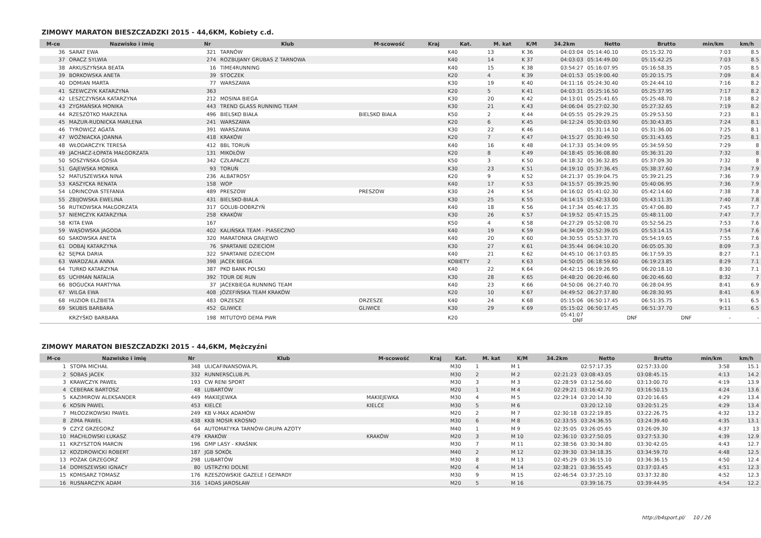ZIMOWY MARATON BIESZCZADZKI 2015 - 44,6KM, Kobiety c.d.
| M-ce | Nazwisko i imię | Nr | Klub | M-scowość | Kraj | Kat. | M. kat | K/M | 34.2km | Netto | Brutto | min/km | km/h |
| --- | --- | --- | --- | --- | --- | --- | --- | --- | --- | --- | --- | --- | --- |
| 36 | SARAT EWA | 321 | TARNÓW | | | K40 | 13 | K 36 | 04:03:04 | 05:14:40.10 | 05:15:32.70 | 7:03 | 8.5 |
| 37 | ORACZ SYLWIA | 274 | ROZBUJANY GRUBAS Z TARNOWA | | | K40 | 14 | K 37 | 04:03:03 | 05:14:49.00 | 05:15:42.25 | 7:03 | 8.5 |
| 38 | ARKUSZYŃSKA BEATA | 16 | TIME4RUNNING | | | K40 | 15 | K 38 | 03:54:27 | 05:16:07.95 | 05:16:58.35 | 7:05 | 8.5 |
| 39 | BORKOWSKA ANETA | 39 | STOCZEK | | | K20 | 4 | K 39 | 04:01:53 | 05:19:00.40 | 05:20:15.75 | 7:09 | 8.4 |
| 40 | DOMIAN MARTA | 77 | WARSZAWA | | | K30 | 19 | K 40 | 04:11:16 | 05:24:30.40 | 05:24:44.10 | 7:16 | 8.2 |
| 41 | SZEWCZYK KATARZYNA | 363 | | | | K20 | 5 | K 41 | 04:03:31 | 05:25:16.50 | 05:25:37.95 | 7:17 | 8.2 |
| 42 | LESZCZYŃSKA KATARZYNA | 212 | MOSINA BIEGA | | | K30 | 20 | K 42 | 04:13:01 | 05:25:41.65 | 05:25:48.70 | 7:18 | 8.2 |
| 43 | ZYGMAŃSKA MONIKA | 443 | TREND GLASS RUNNING TEAM | | | K30 | 21 | K 43 | 04:06:04 | 05:27:02.30 | 05:27:32.65 | 7:19 | 8.2 |
| 44 | RZESZÓTKO MARZENA | 496 | BIELSKO BIAŁA | BIELSKO BIAŁA | | K50 | 2 | K 44 | 04:05:55 | 05:29:29.25 | 05:29:53.50 | 7:23 | 8.1 |
| 45 | MAZUR-RUDNICKA MARLENA | 241 | WARSZAWA | | | K20 | 6 | K 45 | 04:12:24 | 05:30:03.90 | 05:30:43.85 | 7:24 | 8.1 |
| 46 | TYROWICZ AGATA | 391 | WARSZAWA | | | K30 | 22 | K 46 | | 05:31:14.10 | 05:31:36.00 | 7:25 | 8.1 |
| 47 | WOŹNIACKA JOANNA | 418 | KRAKÓW | | | K20 | 7 | K 47 | 04:15:27 | 05:30:49.50 | 05:31:43.65 | 7:25 | 8.1 |
| 48 | WŁODARCZYK TERESA | 412 | BBL TORUŃ | | | K40 | 16 | K 48 | 04:17:33 | 05:34:09.95 | 05:34:59.50 | 7:29 | 8 |
| 49 | JACHACZ-ŁOPATA MAŁGORZATA | 131 | MIKOŁÓW | | | K20 | 8 | K 49 | 04:18:45 | 05:36:08.80 | 05:36:31.20 | 7:32 | 8 |
| 50 | SOSZYŃSKA GOSIA | 342 | CZŁAPACZE | | | K50 | 3 | K 50 | 04:18:32 | 05:36:32.85 | 05:37:09.30 | 7:32 | 8 |
| 51 | GAJEWSKA MONIKA | 93 | TORUŃ | | | K30 | 23 | K 51 | 04:19:10 | 05:37:36.45 | 05:38:37.60 | 7:34 | 7.9 |
| 52 | MATUSZEWSKA NINA | 236 | ALBATROSY | | | K20 | 9 | K 52 | 04:21:37 | 05:39:04.75 | 05:39:21.25 | 7:36 | 7.9 |
| 53 | KASZYCKA RENATA | 158 | WOP | | | K40 | 17 | K 53 | 04:15:57 | 05:39:25.90 | 05:40:06.95 | 7:36 | 7.9 |
| 54 | LORINCOVA STEFANIA | 489 | PRESZOW | PRESZOW | | K30 | 24 | K 54 | 04:16:02 | 05:41:02.30 | 05:42:14.60 | 7:38 | 7.8 |
| 55 | ZBIJOWSKA EWELINA | 431 | BIELSKO-BIALA | | | K30 | 25 | K 55 | 04:14:15 | 05:42:33.00 | 05:43:11.35 | 7:40 | 7.8 |
| 56 | RUTKOWSKA MAŁGORZATA | 317 | GOLUB-DOBRZYŃ | | | K40 | 18 | K 56 | 04:17:34 | 05:46:17.35 | 05:47:06.80 | 7:45 | 7.7 |
| 57 | NIEMCZYK KATARZYNA | 258 | KRAKÓW | | | K30 | 26 | K 57 | 04:19:52 | 05:47:15.25 | 05:48:11.00 | 7:47 | 7.7 |
| 58 | KITA EWA | 167 | | | | K50 | 4 | K 58 | 04:27:29 | 05:52:08.70 | 05:52:56.25 | 7:53 | 7.6 |
| 59 | WĄSOWSKA JAGODA | 402 | KALIŃSKA TEAM - PIASECZNO | | | K40 | 19 | K 59 | 04:34:09 | 05:52:39.05 | 05:53:14.15 | 7:54 | 7.6 |
| 60 | SAKOWSKA ANETA | 320 | MARATONKA GRAJEWO | | | K40 | 20 | K 60 | 04:30:55 | 05:53:37.70 | 05:54:19.65 | 7:55 | 7.6 |
| 61 | DOBAJ KATARZYNA | 76 | SPARTANIE DZIECIOM | | | K30 | 27 | K 61 | 04:35:44 | 06:04:10.20 | 06:05:05.30 | 8:09 | 7.3 |
| 62 | SĘPKA DARIA | 322 | SPARTANIE DZIECIOM | | | K40 | 21 | K 62 | 04:45:10 | 06:17:03.85 | 06:17:59.35 | 8:27 | 7.1 |
| 63 | WARDZALA ANNA | 398 | JACEK BIEGA | | | KOBIETY | 2 | K 63 | 04:50:05 | 06:18:59.60 | 06:19:23.85 | 8:29 | 7.1 |
| 64 | TURKO KATARZYNA | 387 | PKO BANK POLSKI | | | K40 | 22 | K 64 | 04:42:15 | 06:19:26.95 | 06:20:18.10 | 8:30 | 7.1 |
| 65 | UCHMAN NATALIA | 392 | TOUR DE RUN | | | K30 | 28 | K 65 | 04:48:20 | 06:20:46.60 | 06:20:46.60 | 8:32 | 7 |
| 66 | BOGUCKA MARTYNA | 37 | JACEKBIEGA RUNNING TEAM | | | K40 | 23 | K 66 | 04:50:06 | 06:27:40.70 | 06:28:04.95 | 8:41 | 6.9 |
| 67 | WILGA EWA | 408 | JÓZEFIŃSKA TEAM KRAKÓW | | | K20 | 10 | K 67 | 04:49:52 | 06:27:37.80 | 06:28:30.95 | 8:41 | 6.9 |
| 68 | HUZIOR ELŻBIETA | 483 | ORZESZE | ORZESZE | | K40 | 24 | K 68 | 05:15:06 | 06:50:17.45 | 06:51:35.75 | 9:11 | 6.5 |
| 69 | SKUBIS BARBARA | 452 | GLIWICE | GLIWICE | | K30 | 29 | K 69 | 05:15:02 | 06:50:17.45 | 06:51:37.70 | 9:11 | 6.5 |
| | KRZYŚKO BARBARA | 198 | MITUTOYO DEMA PWR | | | K20 | | | 05:41:07 DNF | DNF | DNF | - | - |
ZIMOWY MARATON BIESZCZADZKI 2015 - 44,6KM, Mężczyźni
| M-ce | Nazwisko i imię | Nr | Klub | M-scowość | Kraj | Kat. | M. kat | K/M | 34.2km | Netto | Brutto | min/km | km/h |
| --- | --- | --- | --- | --- | --- | --- | --- | --- | --- | --- | --- | --- | --- |
| 1 | STOPA MICHAŁ | 348 | ULICAFINANSOWA.PL | | | M30 | 1 | M 1 | | 02:57:17.35 | 02:57:33.00 | 3:58 | 15.1 |
| 2 | SOBAS JACEK | 332 | RUNNERSCLUB.PL | | | M30 | 2 | M 2 | 02:21:23 | 03:08:43.05 | 03:08:45.15 | 4:13 | 14.2 |
| 3 | KRAWCZYK PAWEŁ | 193 | CW RENI SPORT | | | M30 | 3 | M 3 | 02:28:59 | 03:12:56.60 | 03:13:00.70 | 4:19 | 13.9 |
| 4 | CEBERAK BARTOSZ | 48 | LUBARTÓW | | | M20 | 1 | M 4 | 02:29:21 | 03:16:42.70 | 03:16:50.15 | 4:24 | 13.6 |
| 5 | KAZIMIROW ALEKSANDER | 449 | MAKIEJEWKA | MAKIEJEWKA | | M30 | 4 | M 5 | 02:29:14 | 03:20:14.30 | 03:20:16.65 | 4:29 | 13.4 |
| 6 | KOSIN PAWEL | 453 | KIELCE | KIELCE | | M30 | 5 | M 6 | | 03:20:12.10 | 03:20:51.25 | 4:29 | 13.4 |
| 7 | MŁODZIKOWSKI PAWEŁ | 249 | KB V-MAX ADAMÓW | | | M20 | 2 | M 7 | 02:30:18 | 03:22:19.85 | 03:22:26.75 | 4:32 | 13.2 |
| 8 | ZIMA PAWEŁ | 438 | KKB MOSIR KROSNO | | | M30 | 6 | M 8 | 02:33:55 | 03:24:36.55 | 03:24:39.40 | 4:35 | 13.1 |
| 9 | CZYŻ GRZEGORZ | 64 | AUTOMATYKA TARNÓW-GRUPA AZOTY | | | M40 | 1 | M 9 | 02:35:05 | 03:26:05.65 | 03:26:09.30 | 4:37 | 13 |
| 10 | MACHLOWSKI ŁUKASZ | 479 | KRAKÓW | KRAKÓW | | M20 | 3 | M 10 | 02:36:10 | 03:27:50.05 | 03:27:53.30 | 4:39 | 12.9 |
| 11 | KRZYSZTOŃ MARCIN | 196 | GMP LASY - KRAŚNIK | | | M30 | 7 | M 11 | 02:38:56 | 03:30:34.80 | 03:30:42.05 | 4:43 | 12.7 |
| 12 | KOZDROWICKI ROBERT | 187 | JGB SOKÓŁ | | | M40 | 2 | M 12 | 02:39:30 | 03:34:18.35 | 03:34:59.70 | 4:48 | 12.5 |
| 13 | POŻAK GRZEGORZ | 298 | LUBARTÓW | | | M30 | 8 | M 13 | 02:45:29 | 03:36:15.10 | 03:36:36.15 | 4:50 | 12.4 |
| 14 | DOMISZEWSKI IGNACY | 80 | USTRZYKI DOLNE | | | M20 | 4 | M 14 | 02:38:21 | 03:36:55.45 | 03:37:03.45 | 4:51 | 12.3 |
| 15 | KOMISARZ TOMASZ | 176 | RZESZOWSKIE GAZELE I GEPARDY | | | M30 | 9 | M 15 | 02:46:54 | 03:37:25.10 | 03:37:32.80 | 4:52 | 12.3 |
| 16 | RUSNARCZYK ADAM | 316 | 14DAS JAROSŁAW | | | M20 | 5 | M 16 | | 03:39:16.75 | 03:39:44.95 | 4:54 | 12.2 |
http://b4sport.pl/ 10 / 26